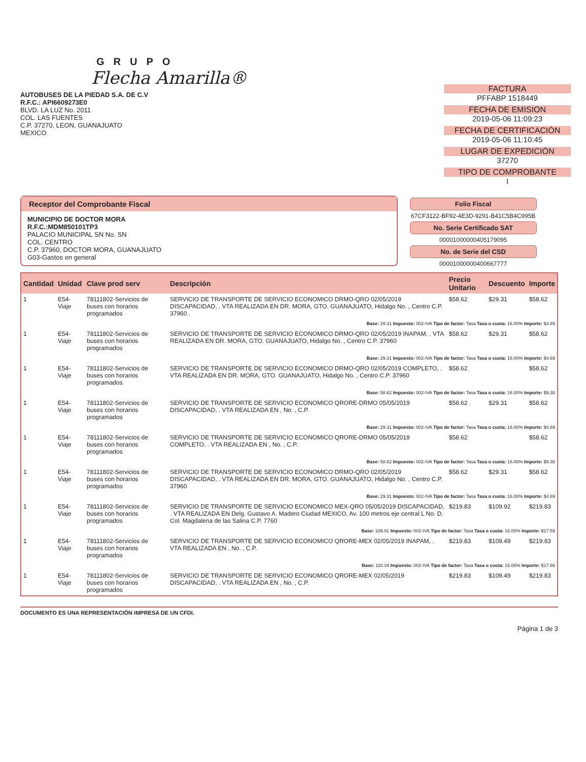GRUPO
Flecha Amarilla®
AUTOBUSES DE LA PIEDAD S.A. DE C.V
R.F.C.: API6609273E0
BLVD. LA LUZ No. 2011
COL. LAS FUENTES
C.P. 37270, LEON, GUANAJUATO
MEXICO
FACTURA
PFFABP 1518449
FECHA DE EMISION
2019-05-06 11:09:23
FECHA DE CERTIFICACIÓN
2019-05-06 11:10:45
LUGAR DE EXPEDICIÓN
37270
TIPO DE COMPROBANTE
I
Receptor del Comprobante Fiscal
MUNICIPIO DE DOCTOR MORA
R.F.C.:MDM850101TP3
PALACIO MUNICIPAL SN No. SN
COL. CENTRO
C.P. 37960, DOCTOR MORA, GUANAJUATO
G03-Gastos en general
Folio Fiscal
67CF3122-BF92-4E3D-9291-B41C5B4C995B
No. Serie Certificado SAT
00001000000405179095
No. de Serie del CSD
00001000000400667777
| Cantidad | Unidad | Clave prod serv | Descripción | Precio Unitario | Descuento | Importe |
| --- | --- | --- | --- | --- | --- | --- |
| 1 | E54-Viaje | 78111802-Servicios de buses con horarios programados | SERVICIO DE TRANSPORTE DE SERVICIO ECONOMICO DRMO-QRO 02/05/2019 DISCAPACIDAD, . VTA REALIZADA EN DR. MORA, GTO. GUANAJUATO, Hidalgo No. , Centro C.P. 37960 . | $58.62 | $29.31 | $58.62 |
| Base: 29.31 Impuesto: 002-IVA Tipo de factor: Tasa Tasa o cuota: 16.00% Importe: $4.69 | | | | | | |
| 1 | E54-Viaje | 78111802-Servicios de buses con horarios programados | SERVICIO DE TRANSPORTE DE SERVICIO ECONOMICO DRMO-QRO 02/05/2019 INAPAM, . VTA REALIZADA EN DR. MORA, GTO. GUANAJUATO, Hidalgo No. , Centro C.P. 37960 | $58.62 | $29.31 | $58.62 |
| Base: 29.31 Impuesto: 002-IVA Tipo de factor: Tasa Tasa o cuota: 16.00% Importe: $4.69 | | | | | | |
| 1 | E54-Viaje | 78111802-Servicios de buses con horarios programados | SERVICIO DE TRANSPORTE DE SERVICIO ECONOMICO DRMO-QRO 02/05/2019 COMPLETO, . VTA REALIZADA EN DR. MORA, GTO. GUANAJUATO, Hidalgo No. , Centro C.P. 37960 | $58.62 | | $58.62 |
| Base: 58.62 Impuesto: 002-IVA Tipo de factor: Tasa Tasa o cuota: 16.00% Importe: $9.38 | | | | | | |
| 1 | E54-Viaje | 78111802-Servicios de buses con horarios programados | SERVICIO DE TRANSPORTE DE SERVICIO ECONOMICO QRORE-DRMO 05/05/2019 DISCAPACIDAD, . VTA REALIZADA EN , No. , C.P. | $58.62 | $29.31 | $58.62 |
| Base: 29.31 Impuesto: 002-IVA Tipo de factor: Tasa Tasa o cuota: 16.00% Importe: $4.69 | | | | | | |
| 1 | E54-Viaje | 78111802-Servicios de buses con horarios programados | SERVICIO DE TRANSPORTE DE SERVICIO ECONOMICO QRORE-DRMO 05/05/2019 COMPLETO, . VTA REALIZADA EN , No. , C.P. | $58.62 | | $58.62 |
| Base: 58.62 Impuesto: 002-IVA Tipo de factor: Tasa Tasa o cuota: 16.00% Importe: $9.38 | | | | | | |
| 1 | E54-Viaje | 78111802-Servicios de buses con horarios programados | SERVICIO DE TRANSPORTE DE SERVICIO ECONOMICO DRMO-QRO 02/05/2019 DISCAPACIDAD, . VTA REALIZADA EN DR. MORA, GTO. GUANAJUATO, Hidalgo No. , Centro C.P. 37960 | $58.62 | $29.31 | $58.62 |
| Base: 29.31 Impuesto: 002-IVA Tipo de factor: Tasa Tasa o cuota: 16.00% Importe: $4.69 | | | | | | |
| 1 | E54-Viaje | 78111802-Servicios de buses con horarios programados | SERVICIO DE TRANSPORTE DE SERVICIO ECONOMICO MEX-QRO 05/05/2019 DISCAPACIDAD, . VTA REALIZADA EN Delg. Gustavo A. Madero Ciudad MEXICO, Av. 100 metros eje central L No. D, Col. Magdalena de las Salina C.P. 7760 | $219.83 | $109.92 | $219.83 |
| Base: 109.91 Impuesto: 002-IVA Tipo de factor: Tasa Tasa o cuota: 16.00% Importe: $17.59 | | | | | | |
| 1 | E54-Viaje | 78111802-Servicios de buses con horarios programados | SERVICIO DE TRANSPORTE DE SERVICIO ECONOMICO QRORE-MEX 02/05/2019 INAPAM, . VTA REALIZADA EN , No. , C.P. | $219.83 | $109.49 | $219.83 |
| Base: 110.34 Impuesto: 002-IVA Tipo de factor: Tasa Tasa o cuota: 16.00% Importe: $17.66 | | | | | | |
| 1 | E54-Viaje | 78111802-Servicios de buses con horarios programados | SERVICIO DE TRANSPORTE DE SERVICIO ECONOMICO QRORE-MEX 02/05/2019 DISCAPACIDAD, . VTA REALIZADA EN , No. , C.P. | $219.83 | $109.49 | $219.83 |
DOCUMENTO ES UNA REPRESENTACIÓN IMPRESA DE UN CFDI. Página 1 de 3